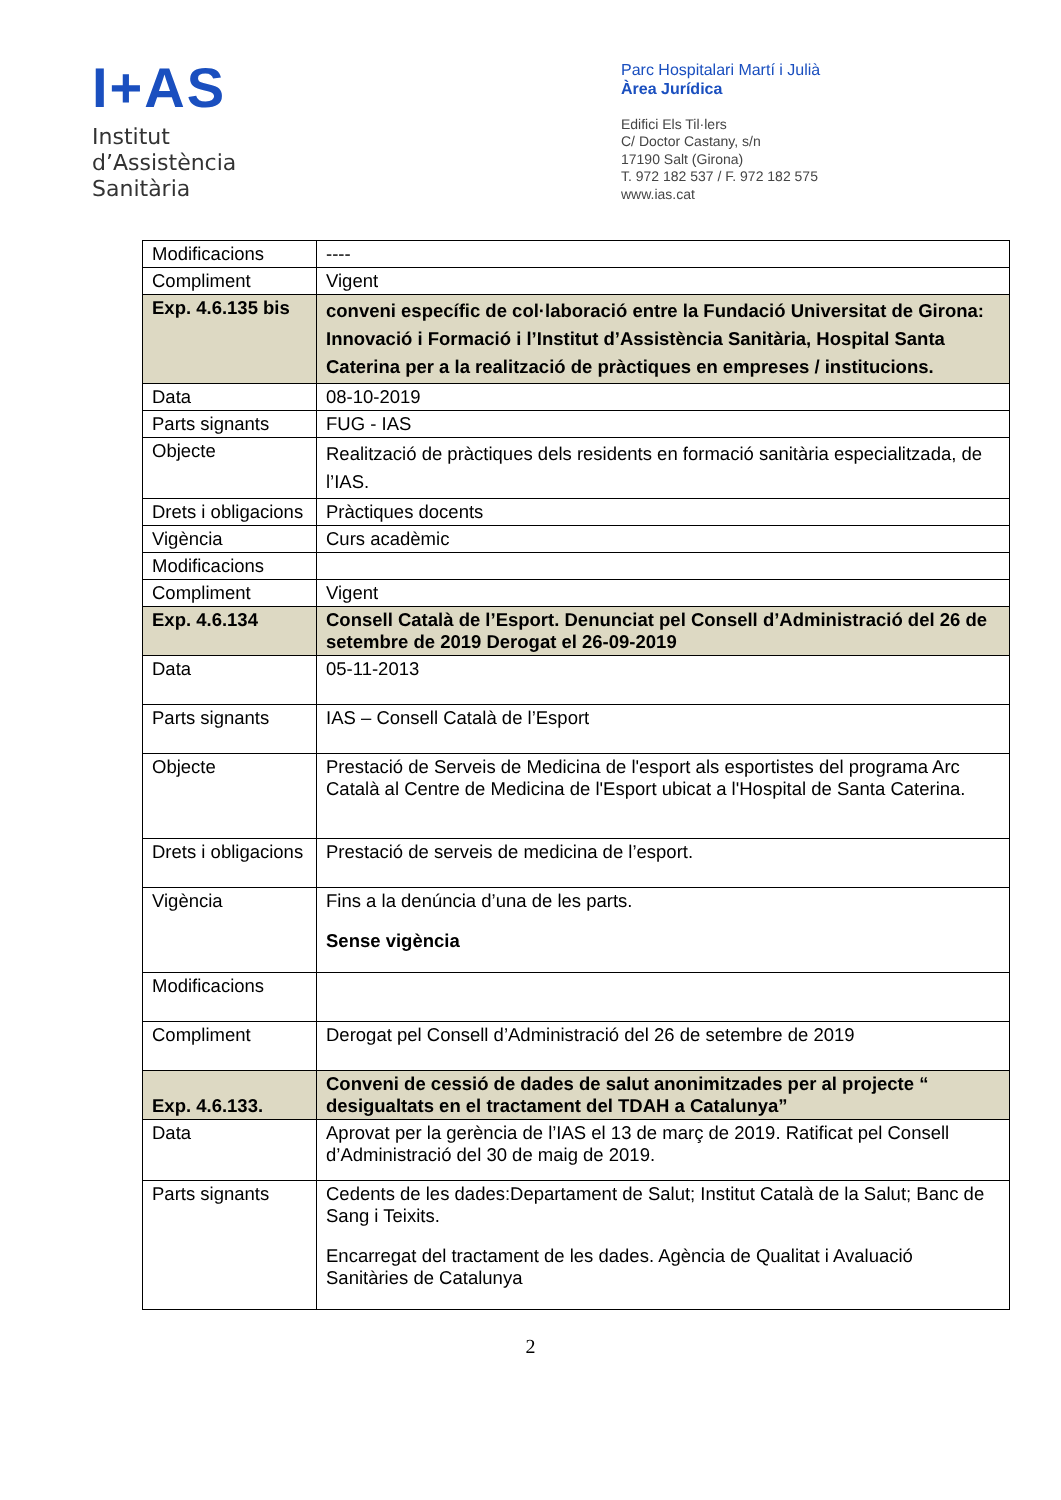I+AS
Institut
d’Assistència
Sanitària
Parc Hospitalari Martí i Julià
Àrea Jurídica
Edifici Els Til·lers
C/ Doctor Castany, s/n
17190 Salt (Girona)
T. 972 182 537 / F. 972 182 575
www.ias.cat
| Modificacions | ---- |
| Compliment | Vigent |
| Exp. 4.6.135 bis | conveni específic de col·laboració entre la Fundació Universitat de Girona: Innovació i Formació i l’Institut d’Assistència Sanitària, Hospital Santa Caterina per a la realització de pràctiques en empreses / institucions. |
| Data | 08-10-2019 |
| Parts signants | FUG - IAS |
| Objecte | Realització de pràctiques dels residents en formació sanitària especialitzada, de l’IAS. |
| Drets i obligacions | Pràctiques docents |
| Vigència | Curs acadèmic |
| Modificacions | |
| Compliment | Vigent |
| Exp. 4.6.134 | Consell Català de l’Esport. Denunciat pel Consell d’Administració del 26 de setembre de 2019 Derogat el 26-09-2019 |
| Data | 05-11-2013 |
| Parts signants | IAS – Consell Català de l’Esport |
| Objecte | Prestació de Serveis de Medicina de l'esport als esportistes del programa Arc Català al Centre de Medicina de l'Esport ubicat a l'Hospital de Santa Caterina. |
| Drets i obligacions | Prestació de serveis de medicina de l’esport. |
| Vigència | Fins a la denúncia d’una de les parts. Sense vigència |
| Modificacions | |
| Compliment | Derogat pel Consell d’Administració del 26 de setembre de 2019 |
| Exp. 4.6.133. | Conveni de cessió de dades de salut anonimitzades per al projecte “ desigualtats en el tractament del TDAH a Catalunya” |
| Data | Aprovat per la gerència de l’IAS el 13 de març de 2019. Ratificat pel Consell d’Administració del 30 de maig de 2019. |
| Parts signants | Cedents de les dades:Departament de Salut; Institut Català de la Salut; Banc de Sang i Teixits. Encarregat del tractament de les dades. Agència de Qualitat i Avaluació Sanitàries de Catalunya |
2